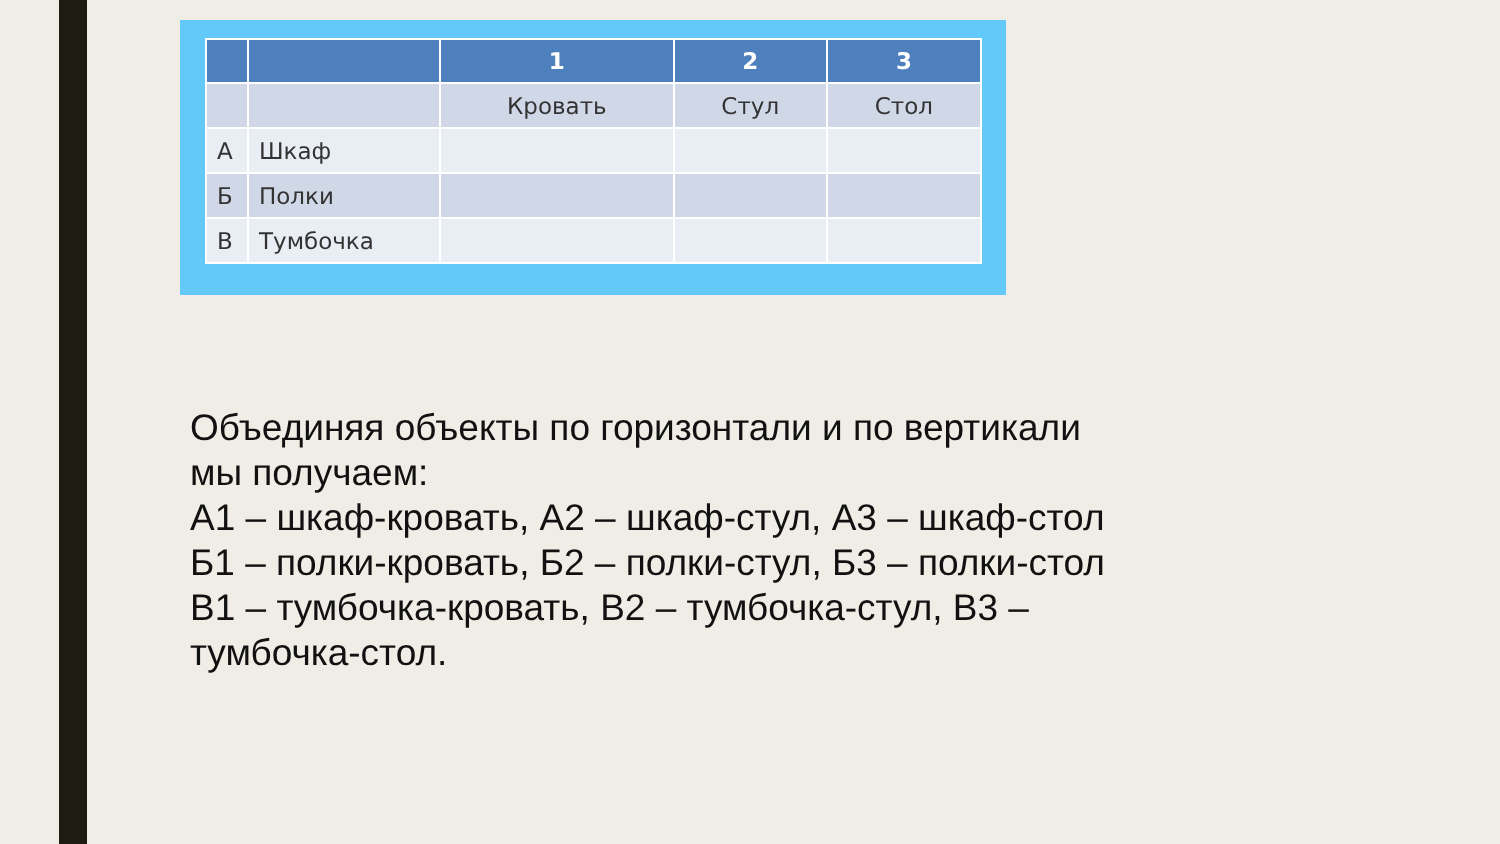| | | 1 | 2 | 3 |
| --- | --- | --- | --- | --- |
| | | Кровать | Стул | Стол |
| А | Шкаф | | | |
| Б | Полки | | | |
| В | Тумбочка | | | |
Объединяя объекты по горизонтали и по вертикали мы получаем:
А1 – шкаф-кровать, А2 – шкаф-стул, А3 – шкаф-стол
Б1 – полки-кровать, Б2 – полки-стул, Б3 – полки-стол
В1 – тумбочка-кровать, В2 – тумбочка-стул, В3 – тумбочка-стол.